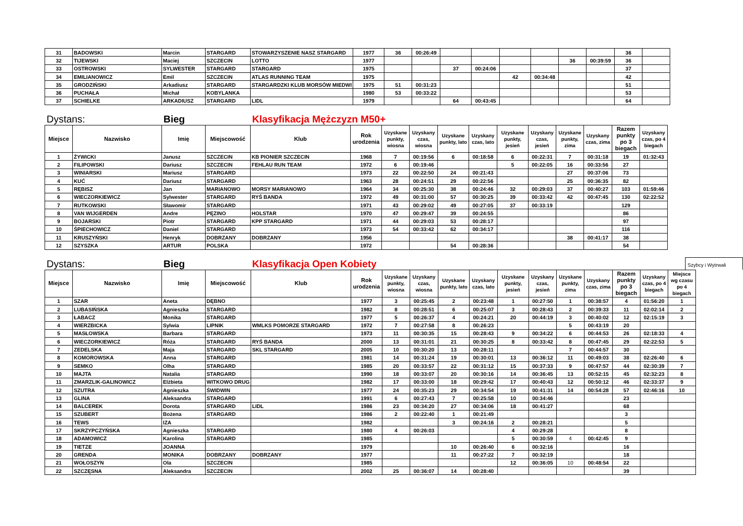| 31 | BADOWSKI | Marcin | STARGARD | STOWARZYSZENIE NASZ STARGARD | 1977 | 36 | 00:26:49 | | | | | | | 36 | |
| 32 | TIJEWSKI | Maciej | SZCZECIN | LOTTO | 1977 | | | | | | | 36 | 00:39:59 | 36 | |
| 33 | OSTROWSKI | SYLWESTER | STARGARD | STARGARD | 1975 | | | 37 | 00:24:06 | | | | | 37 | |
| 34 | EMILIANOWICZ | Emil | SZCZECIN | ATLAS RUNNING TEAM | 1975 | | | | | 42 | 00:34:48 | | | 42 | |
| 35 | GRODZIŃSKI | Arkadiusz | STARGARD | STARGARDZKI KLUB MORSÓW MIEDWI | 1975 | 51 | 00:31:23 | | | | | | | 51 | |
| 36 | PUCHAŁA | Michał | KOBYLANKA | | 1980 | 53 | 00:33:22 | | | | | | | 53 | |
| 37 | SCHIELKE | ARKADIUSZ | STARGARD | LIDL | 1979 | | | 64 | 00:43:45 | | | | | 64 | |
Dystans:
Bieg
Klasyfikacja Mężczyzn M50+
| Miejsce | Nazwisko | Imię | Miejscowość | Klub | Rok urodzenia | Uzyskane punkty, wiosna | Uzyskany czas, wiosna | Uzyskane punkty, lato | Uzyskany czas, lato | Uzyskane punkty, jesień | Uzyskany czas, jesień | Uzyskane punkty, zima | Uzyskany czas, zima | Razem punkty po 3 biegach | Uzyskany czas, po 4 biegach |
| --- | --- | --- | --- | --- | --- | --- | --- | --- | --- | --- | --- | --- | --- | --- | --- |
| 1 | ŻYWICKI | Janusz | SZCZECIN | KB PIONIER SZCZECIN | 1968 | 7 | 00:19:56 | 6 | 00:18:58 | 6 | 00:22:31 | 7 | 00:31:18 | 19 | 01:32:43 |
| 2 | FILIPOWSKI | Dariusz | SZCZECIN | FEHLAU RUN TEAM | 1972 | 6 | 00:19:46 | | | 5 | 00:22:05 | 16 | 00:33:56 | 27 | |
| 3 | WINIARSKI | Mariusz | STARGARD | | 1973 | 22 | 00:22:50 | 24 | 00:21:43 | | | 27 | 00:37:06 | 73 | |
| 4 | KUĆ | Dariusz | STARGARD | | 1963 | 28 | 00:24:51 | 29 | 00:22:56 | | | 25 | 00:36:35 | 82 | |
| 5 | RĘBISZ | Jan | MARIANOWO | MORSY MARIANOWO | 1964 | 34 | 00:25:30 | 38 | 00:24:46 | 32 | 00:29:03 | 37 | 00:40:27 | 103 | 01:59:46 |
| 6 | WIECZORKIEWICZ | Sylwester | STARGARD | RYŚ BANDA | 1972 | 49 | 00:31:00 | 57 | 00:30:25 | 39 | 00:33:42 | 42 | 00:47:45 | 130 | 02:22:52 |
| 7 | RUTKOWSKI | Sławomir | STARGARD | | 1971 | 43 | 00:29:02 | 49 | 00:27:05 | 37 | 00:33:19 | | | 129 | |
| 8 | VAN WIJGERDEN | Andre | PĘZINO | HOLSTAR | 1970 | 47 | 00:29:47 | 39 | 00:24:55 | | | | | 86 | |
| 9 | BOJARSKI | Piotr | STARGARD | KPP STARGARD | 1971 | 44 | 00:29:03 | 53 | 00:28:17 | | | | | 97 | |
| 10 | ŚPIECHOWICZ | Daniel | STARGARD | | 1973 | 54 | 00:33:42 | 62 | 00:34:17 | | | | | 116 | |
| 11 | KRUSZYŃSKI | Henryk | DOBRZANY | DOBRZANY | 1956 | | | | | | | 38 | 00:41:17 | 38 | |
| 12 | SZYSZKA | ARTUR | POLSKA | | 1972 | | | 54 | 00:28:36 | | | | | 54 | |
Dystans:
Bieg
Klasyfikacja Open Kobiety
Szybcy i Wytrwali
| Miejsce | Nazwisko | Imię | Miejscowość | Klub | Rok urodzenia | Uzyskane punkty, wiosna | Uzyskany czas, wiosna | Uzyskane punkty, lato | Uzyskany czas, lato | Uzyskane punkty, jesień | Uzyskany czas, jesień | Uzyskane punkty, zima | Uzyskany czas, zima | Razem punkty po 3 biegach | Uzyskany czas, po 4 biegach | Miejsce wg czasu po 4 biegach |
| --- | --- | --- | --- | --- | --- | --- | --- | --- | --- | --- | --- | --- | --- | --- | --- | --- |
| 1 | SZAR | Aneta | DĘBNO | | 1977 | 3 | 00:25:45 | 2 | 00:23:48 | 1 | 00:27:50 | 1 | 00:38:57 | 4 | 01:56:20 | 1 |
| 2 | LUBASIŃSKA | Agnieszka | STARGARD | | 1982 | 8 | 00:28:51 | 6 | 00:25:07 | 3 | 00:28:43 | 2 | 00:39:33 | 11 | 02:02:14 | 2 |
| 3 | ŁABACZ | Monika | STARGARD | | 1977 | 5 | 00:26:37 | 4 | 00:24:21 | 20 | 00:44:19 | 3 | 00:40:02 | 12 | 02:15:19 | 3 |
| 4 | WIERZBICKA | Sylwia | LIPNIK | WMLKS POMORZE STARGARD | 1972 | 7 | 00:27:58 | 8 | 00:26:23 | | | 5 | 00:43:19 | 20 | | |
| 5 | MASŁOWSKA | Barbara | STARGARD | | 1973 | 11 | 00:30:35 | 15 | 00:28:43 | 9 | 00:34:22 | 6 | 00:44:53 | 26 | 02:18:33 | 4 |
| 6 | WIECZORKIEWICZ | Róża | STARGARD | RYŚ BANDA | 2000 | 13 | 00:31:01 | 21 | 00:30:25 | 8 | 00:33:42 | 8 | 00:47:45 | 29 | 02:22:53 | 5 |
| 7 | ZEDELSKA | Maja | STARGARD | SKL STARGARD | 2005 | 10 | 00:30:20 | 13 | 00:28:11 | | | 7 | 00:44:57 | 30 | | |
| 8 | KOMOROWSKA | Anna | STARGARD | | 1981 | 14 | 00:31:24 | 19 | 00:30:01 | 13 | 00:36:12 | 11 | 00:49:03 | 38 | 02:26:40 | 6 |
| 9 | SEMKO | Olha | STARGARD | | 1985 | 20 | 00:33:57 | 22 | 00:31:12 | 15 | 00:37:33 | 9 | 00:47:57 | 44 | 02:30:39 | 7 |
| 10 | MAJTA | Natalia | STARGARD | | 1990 | 18 | 00:33:07 | 20 | 00:30:16 | 14 | 00:36:45 | 13 | 00:52:15 | 45 | 02:32:23 | 8 |
| 11 | ZMARZLIK-GALINOWICZ | Elżbieta | WITKOWO DRUG | | 1982 | 17 | 00:33:00 | 18 | 00:29:42 | 17 | 00:40:43 | 12 | 00:50:12 | 46 | 02:33:37 | 9 |
| 12 | SZUTRA | Agnieszka | ŚWIDWIN | | 1977 | 24 | 00:35:23 | 29 | 00:34:54 | 19 | 00:41:31 | 14 | 00:54:28 | 57 | 02:46:16 | 10 |
| 13 | GLINA | Aleksandra | STARGARD | | 1991 | 6 | 00:27:43 | 7 | 00:25:58 | 10 | 00:34:46 | | | 23 | | |
| 14 | BALCEREK | Dorota | STARGARD | LIDL | 1986 | 23 | 00:34:20 | 27 | 00:34:06 | 18 | 00:41:27 | | | 68 | | |
| 15 | SZUBERT | Bożena | STARGARD | | 1986 | 2 | 00:22:40 | 1 | 00:21:49 | | | | | 3 | | |
| 16 | TEWS | IZA | | | 1982 | | | 3 | 00:24:16 | 2 | 00:28:21 | | | 5 | | |
| 17 | SKRZYPCZYŃSKA | Agnieszka | STARGARD | | 1980 | 4 | 00:26:03 | | | 4 | 00:29:28 | | | 8 | | |
| 18 | ADAMOWICZ | Karolina | STARGARD | | 1985 | | | | | 5 | 00:30:59 | 4 | 00:42:45 | 9 | | |
| 19 | TIETZE | JOANNA | | | 1979 | | | 10 | 00:26:40 | 6 | 00:32:16 | | | 16 | | |
| 20 | GRENDA | MONIKA | DOBRZANY | DOBRZANY | 1977 | | | 11 | 00:27:22 | 7 | 00:32:19 | | | 18 | | |
| 21 | WOŁOSZYN | Ola | SZCZECIN | | 1985 | | | | | 12 | 00:36:05 | 10 | 00:48:54 | 22 | | |
| 22 | SZCZĘSNA | Aleksandra | SZCZECIN | | 2002 | 25 | 00:36:07 | 14 | 00:28:40 | | | | | 39 | | |